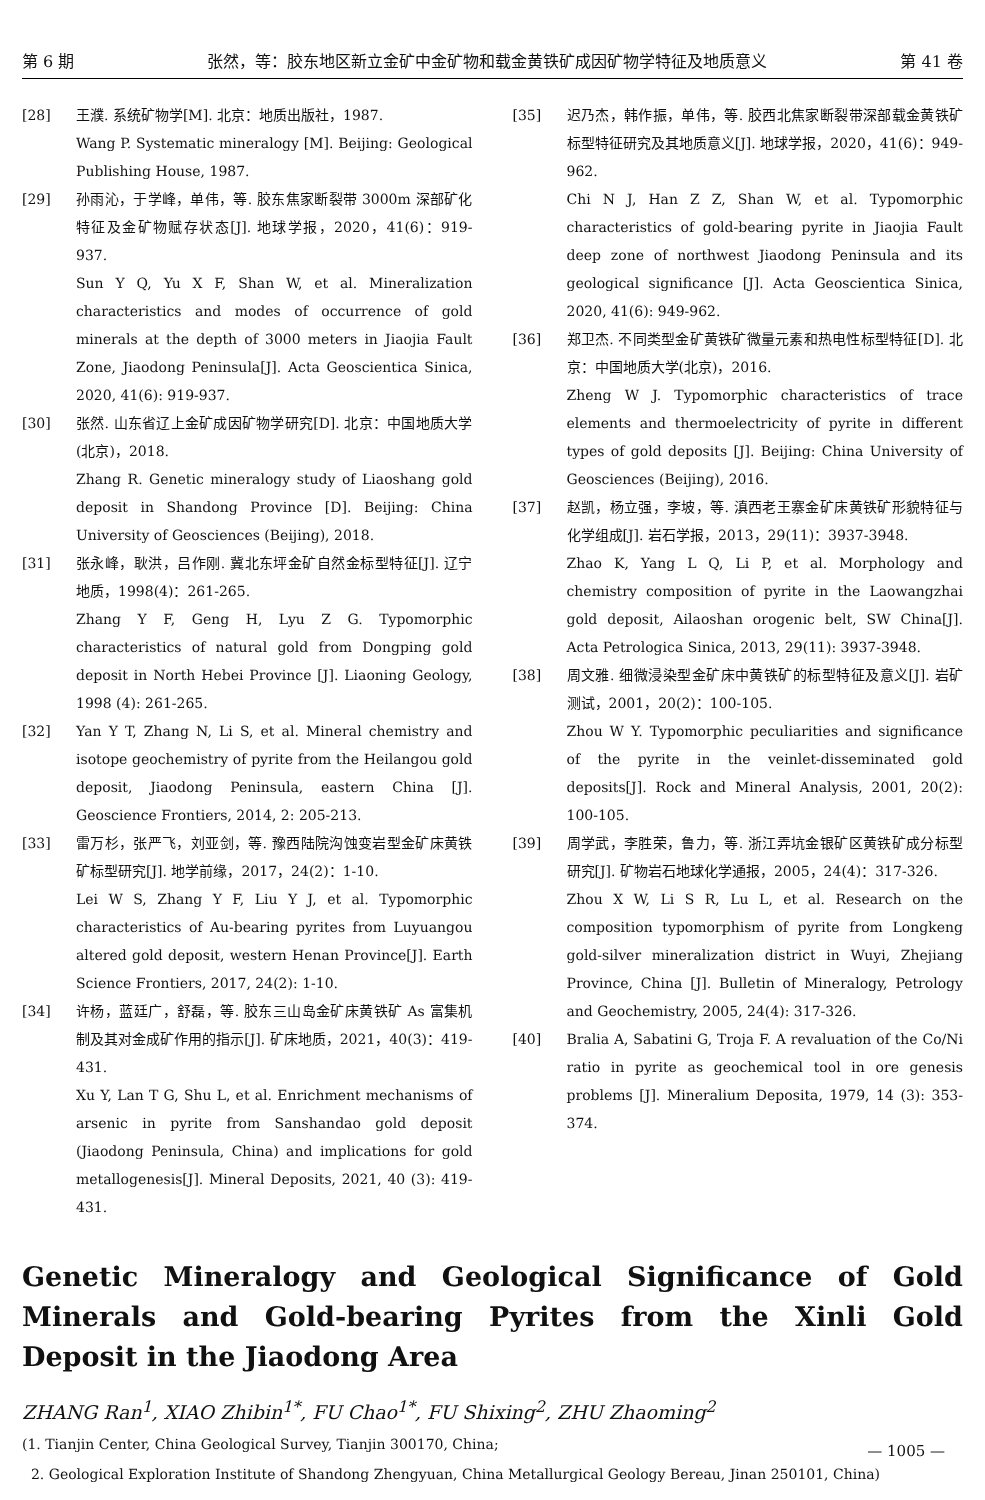第 6 期 张然，等：胶东地区新立金矿中金矿物和载金黄铁矿成因矿物学特征及地质意义 第 41 卷
[28] 王濮. 系统矿物学[M]. 北京：地质出版社，1987.
Wang P. Systematic mineralogy [M]. Beijing: Geological Publishing House, 1987.
[29] 孙雨沁，于学峰，单伟，等. 胶东焦家断裂带 3000m 深部矿化特征及金矿物赋存状态[J]. 地球学报，2020，41(6)：919-937.
Sun Y Q, Yu X F, Shan W, et al. Mineralization characteristics and modes of occurrence of gold minerals at the depth of 3000 meters in Jiaojia Fault Zone, Jiaodong Peninsula[J]. Acta Geoscientica Sinica, 2020, 41(6): 919-937.
[30] 张然. 山东省辽上金矿成因矿物学研究[D]. 北京：中国地质大学(北京)，2018.
Zhang R. Genetic mineralogy study of Liaoshang gold deposit in Shandong Province [D]. Beijing: China University of Geosciences (Beijing), 2018.
[31] 张永峰，耿洪，吕作刚. 冀北东坪金矿自然金标型特征[J]. 辽宁地质，1998(4)：261-265.
Zhang Y F, Geng H, Lyu Z G. Typomorphic characteristics of natural gold from Dongping gold deposit in North Hebei Province [J]. Liaoning Geology, 1998 (4): 261-265.
[32] Yan Y T, Zhang N, Li S, et al. Mineral chemistry and isotope geochemistry of pyrite from the Heilangou gold deposit, Jiaodong Peninsula, eastern China [J]. Geoscience Frontiers, 2014, 2: 205-213.
[33] 雷万杉，张严飞，刘亚剑，等. 豫西陆院沟蚀变岩型金矿床黄铁矿标型研究[J]. 地学前缘，2017，24(2)：1-10.
Lei W S, Zhang Y F, Liu Y J, et al. Typomorphic characteristics of Au-bearing pyrites from Luyuangou altered gold deposit, western Henan Province[J]. Earth Science Frontiers, 2017, 24(2): 1-10.
[34] 许杨，蓝廷广，舒磊，等. 胶东三山岛金矿床黄铁矿 As 富集机制及其对金成矿作用的指示[J]. 矿床地质，2021，40(3)：419-431.
Xu Y, Lan T G, Shu L, et al. Enrichment mechanisms of arsenic in pyrite from Sanshandao gold deposit (Jiaodong Peninsula, China) and implications for gold metallogenesis[J]. Mineral Deposits, 2021, 40 (3): 419-431.
[35] 迟乃杰，韩作振，单伟，等. 胶西北焦家断裂带深部载金黄铁矿标型特征研究及其地质意义[J]. 地球学报，2020，41(6)：949-962.
Chi N J, Han Z Z, Shan W, et al. Typomorphic characteristics of gold-bearing pyrite in Jiaojia Fault deep zone of northwest Jiaodong Peninsula and its geological significance [J]. Acta Geoscientica Sinica, 2020, 41(6): 949-962.
[36] 郑卫杰. 不同类型金矿黄铁矿微量元素和热电性标型特征[D]. 北京：中国地质大学(北京)，2016.
Zheng W J. Typomorphic characteristics of trace elements and thermoelectricity of pyrite in different types of gold deposits [J]. Beijing: China University of Geosciences (Beijing), 2016.
[37] 赵凯，杨立强，李坡，等. 滇西老王寨金矿床黄铁矿形貌特征与化学组成[J]. 岩石学报，2013，29(11)：3937-3948.
Zhao K, Yang L Q, Li P, et al. Morphology and chemistry composition of pyrite in the Laowangzhai gold deposit, Ailaoshan orogenic belt, SW China[J]. Acta Petrologica Sinica, 2013, 29(11): 3937-3948.
[38] 周文雅. 细微浸染型金矿床中黄铁矿的标型特征及意义[J]. 岩矿测试，2001，20(2)：100-105.
Zhou W Y. Typomorphic peculiarities and significance of the pyrite in the veinlet-disseminated gold deposits[J]. Rock and Mineral Analysis, 2001, 20(2): 100-105.
[39] 周学武，李胜荣，鲁力，等. 浙江弄坑金银矿区黄铁矿成分标型研究[J]. 矿物岩石地球化学通报，2005，24(4)：317-326.
Zhou X W, Li S R, Lu L, et al. Research on the composition typomorphism of pyrite from Longkeng gold-silver mineralization district in Wuyi, Zhejiang Province, China [J]. Bulletin of Mineralogy, Petrology and Geochemistry, 2005, 24(4): 317-326.
[40] Bralia A, Sabatini G, Troja F. A revaluation of the Co/Ni ratio in pyrite as geochemical tool in ore genesis problems [J]. Mineralium Deposita, 1979, 14 (3): 353-374.
Genetic Mineralogy and Geological Significance of Gold Minerals and Gold-bearing Pyrites from the Xinli Gold Deposit in the Jiaodong Area
ZHANG Ran<sup>1</sup>, XIAO Zhibin<sup>1*</sup>, FU Chao<sup>1*</sup>, FU Shixing<sup>2</sup>, ZHU Zhaoming<sup>2</sup>
(1. Tianjin Center, China Geological Survey, Tianjin 300170, China;
2. Geological Exploration Institute of Shandong Zhengyuan, China Metallurgical Geology Bereau, Jinan 250101, China)
— 1005 —